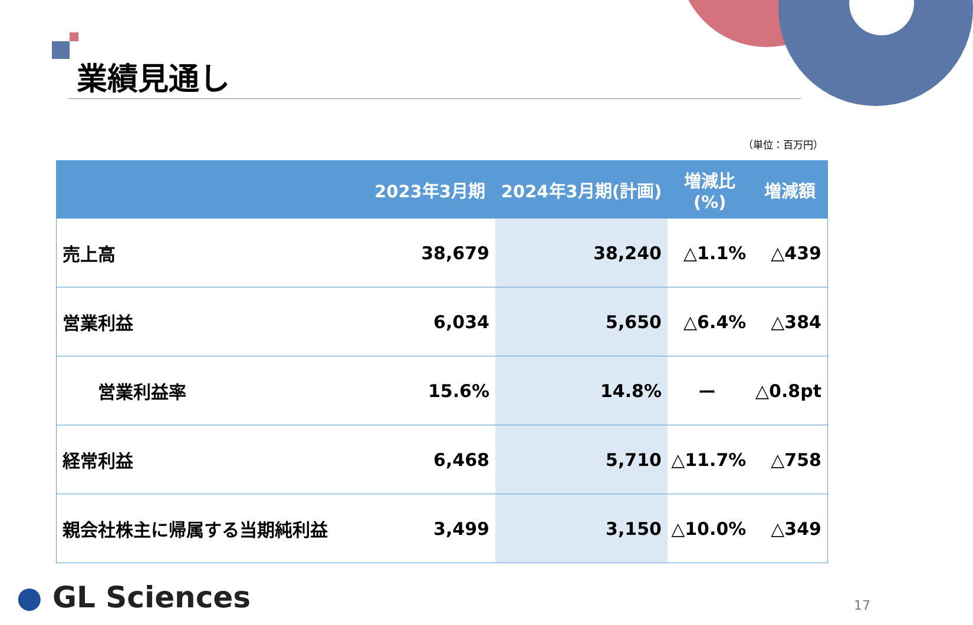業績見通し
（単位：百万円）
| | 2023年3月期 | 2024年3月期(計画) | 増減比 (%) | 増減額 |
| --- | --- | --- | --- | --- |
| 売上高 | 38,679 | 38,240 | △1.1% | △439 |
| 営業利益 | 6,034 | 5,650 | △6.4% | △384 |
| 営業利益率 | 15.6% | 14.8% | ー | △0.8pt |
| 経常利益 | 6,468 | 5,710 | △11.7% | △758 |
| 親会社株主に帰属する当期純利益 | 3,499 | 3,150 | △10.0% | △349 |
● GL Sciences 17